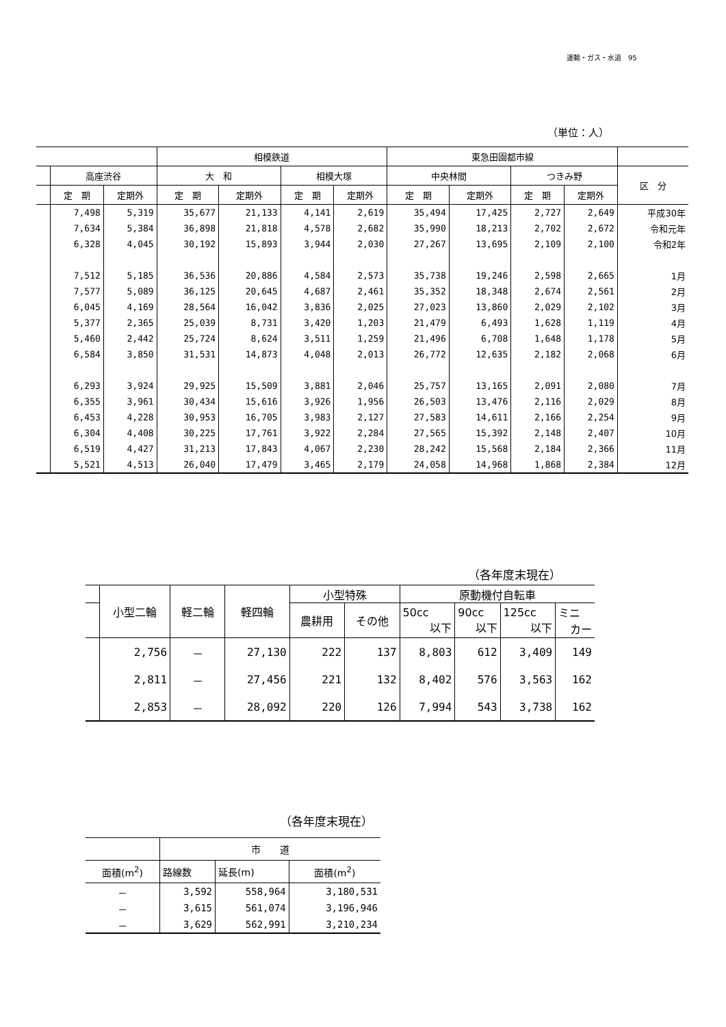運輸・ガス・水道　95
（単位：人）
| | | | 相模鉄道 | | | | 東急田園都市線 | | | | |
| --- | --- | --- | --- | --- | --- | --- | --- | --- | --- | --- | --- |
| | 高座渋谷 | | 大 和 | | 相模大塚 | | 中央林間 | | つきみ野 | | 区 分 |
| | 定 期 | 定期外 | 定 期 | 定期外 | 定 期 | 定期外 | 定 期 | 定期外 | 定 期 | 定期外 | |
| | 7,498 | 5,319 | 35,677 | 21,133 | 4,141 | 2,619 | 35,494 | 17,425 | 2,727 | 2,649 | 平成30年 |
| | 7,634 | 5,384 | 36,898 | 21,818 | 4,578 | 2,682 | 35,990 | 18,213 | 2,702 | 2,672 | 令和元年 |
| | 6,328 | 4,045 | 30,192 | 15,893 | 3,944 | 2,030 | 27,267 | 13,695 | 2,109 | 2,100 | 令和2年 |
| | 7,512 | 5,185 | 36,536 | 20,886 | 4,584 | 2,573 | 35,738 | 19,246 | 2,598 | 2,665 | 1月 |
| | 7,577 | 5,089 | 36,125 | 20,645 | 4,687 | 2,461 | 35,352 | 18,348 | 2,674 | 2,561 | 2月 |
| | 6,045 | 4,169 | 28,564 | 16,042 | 3,836 | 2,025 | 27,023 | 13,860 | 2,029 | 2,102 | 3月 |
| | 5,377 | 2,365 | 25,039 | 8,731 | 3,420 | 1,203 | 21,479 | 6,493 | 1,628 | 1,119 | 4月 |
| | 5,460 | 2,442 | 25,724 | 8,624 | 3,511 | 1,259 | 21,496 | 6,708 | 1,648 | 1,178 | 5月 |
| | 6,584 | 3,850 | 31,531 | 14,873 | 4,048 | 2,013 | 26,772 | 12,635 | 2,182 | 2,068 | 6月 |
| | 6,293 | 3,924 | 29,925 | 15,509 | 3,881 | 2,046 | 25,757 | 13,165 | 2,091 | 2,080 | 7月 |
| | 6,355 | 3,961 | 30,434 | 15,616 | 3,926 | 1,956 | 26,503 | 13,476 | 2,116 | 2,029 | 8月 |
| | 6,453 | 4,228 | 30,953 | 16,705 | 3,983 | 2,127 | 27,583 | 14,611 | 2,166 | 2,254 | 9月 |
| | 6,304 | 4,408 | 30,225 | 17,761 | 3,922 | 2,284 | 27,565 | 15,392 | 2,148 | 2,407 | 10月 |
| | 6,519 | 4,427 | 31,213 | 17,843 | 4,067 | 2,230 | 28,242 | 15,568 | 2,184 | 2,366 | 11月 |
| | 5,521 | 4,513 | 26,040 | 17,479 | 3,465 | 2,179 | 24,058 | 14,968 | 1,868 | 2,384 | 12月 |
（各年度末現在）
| | 小型二輪 | 軽二輪 | 軽四輪 | 小型特殊 | | 原動機付自転車 | | | |
| --- | --- | --- | --- | --- | --- | --- | --- | --- | --- |
| | | | | 農耕用 | その他 | 50cc 以下 | 90cc 以下 | 125cc 以下 | ミニ カー |
| | 2,756 | － | 27,130 | 222 | 137 | 8,803 | 612 | 3,409 | 149 |
| | 2,811 | － | 27,456 | 221 | 132 | 8,402 | 576 | 3,563 | 162 |
| | 2,853 | － | 28,092 | 220 | 126 | 7,994 | 543 | 3,738 | 162 |
（各年度末現在）
| | 市 道 | | |
| --- | --- | --- | --- |
| 面積(m<sup>2</sup>) | 路線数 | 延長(m) | 面積(m<sup>2</sup>) |
| － | 3,592 | 558,964 | 3,180,531 |
| － | 3,615 | 561,074 | 3,196,946 |
| － | 3,629 | 562,991 | 3,210,234 |